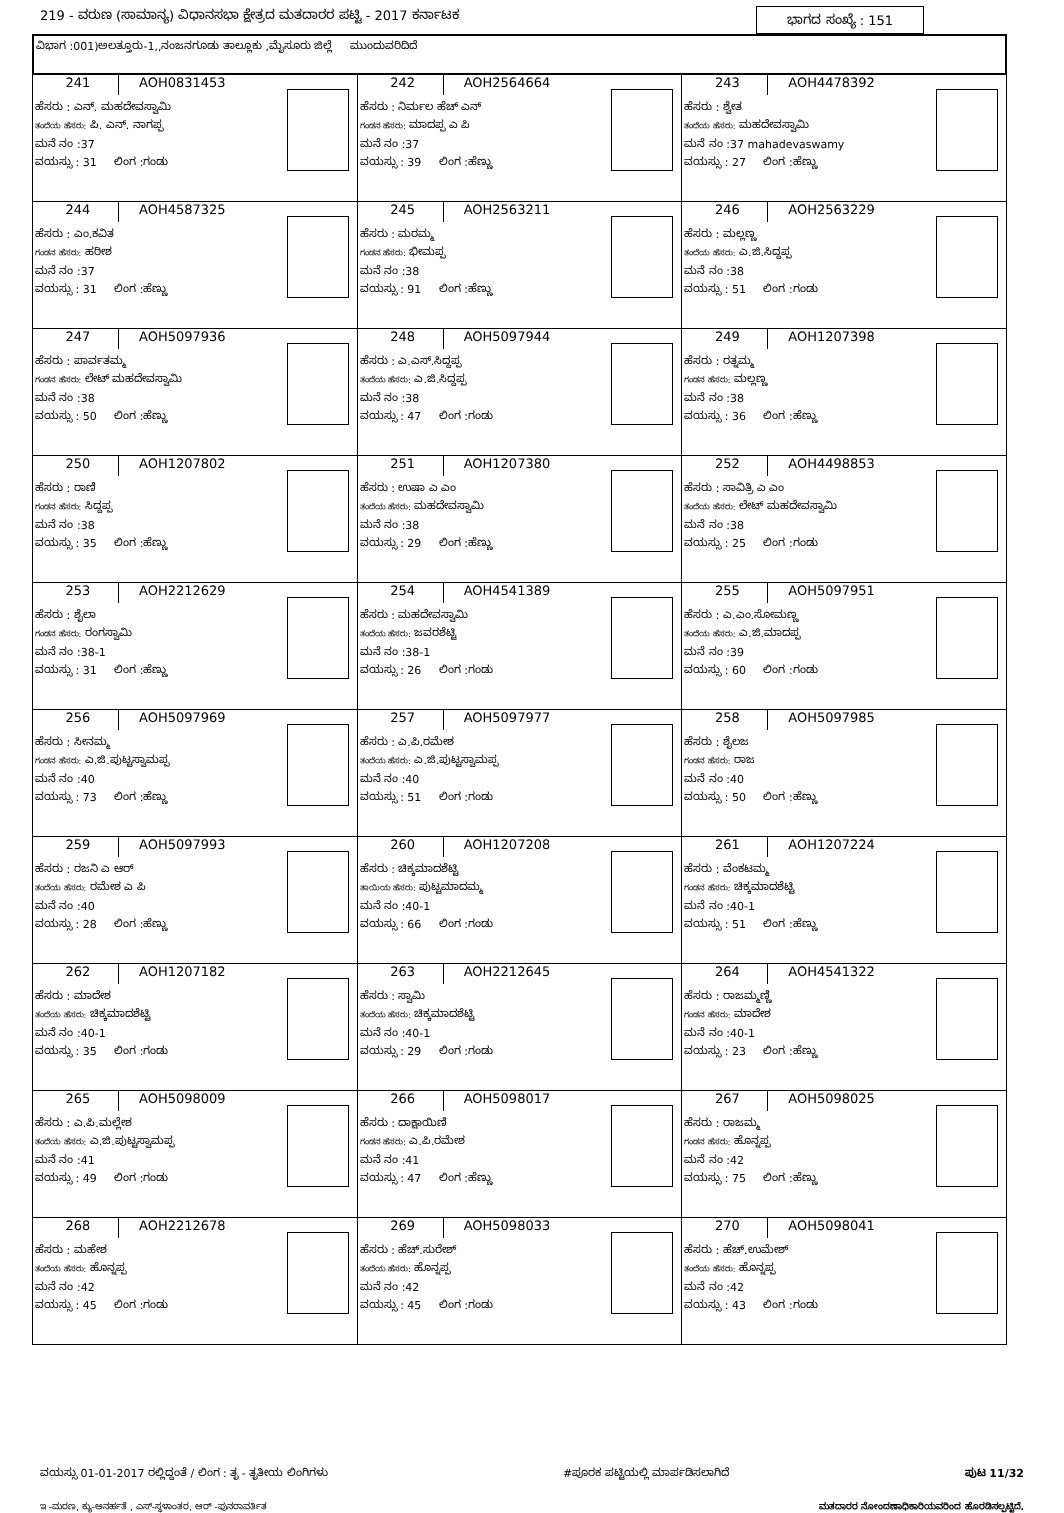219 - ವರುಣ (ಸಾಮಾನ್ಯ) ವಿಧಾನಸಭಾ ಕ್ಷೇತ್ರದ ಮತದಾರರ ಪಟ್ಟಿ - 2017 ಕರ್ನಾಟಕ ಭಾಗದ ಸಂಖ್ಯೆ : 151
ವಿಭಾಗ :001)ಅಲತ್ತೂರು-1,,ನಂಜನಗೂಡು ತಾಲ್ಲೂಕು ,ಮೈಸೂರು ಜಿಲ್ಲೆ ಮುಂದುವರಿದಿದೆ
| 241 AOH0831453 ಹೆಸರು : ಎನ್. ಮಹದೇವಸ್ವಾಮಿ ತಂದೆಯ ಹೆಸರು: ಪಿ. ಎನ್. ನಾಗಪ್ಪ ಮನೆ ನಂ :37 ವಯಸ್ಸು : 31 ಲಿಂಗ :ಗಂಡು | 242 AOH2564664 ಹೆಸರು : ನಿರ್ಮಲ ಹೆಚ್ ಎನ್ ಗಂಡನ ಹೆಸರು: ಮಾದಪ್ಪ ಎ ಪಿ ಮನೆ ನಂ :37 ವಯಸ್ಸು : 39 ಲಿಂಗ :ಹೆಣ್ಣು | 243 AOH4478392 ಹೆಸರು : ಶ್ವೇತ ತಂದೆಯ ಹೆಸರು: ಮಹದೇವಸ್ವಾಮಿ ಮನೆ ನಂ :37 mahadevaswamy ವಯಸ್ಸು : 27 ಲಿಂಗ :ಹೆಣ್ಣು |
| 244 AOH4587325 ಹೆಸರು : ಎಂ.ಕವಿತ ಗಂಡನ ಹೆಸರು: ಹರೀಶ ಮನೆ ನಂ :37 ವಯಸ್ಸು : 31 ಲಿಂಗ :ಹೆಣ್ಣು | 245 AOH2563211 ಹೆಸರು : ಮರಮ್ಮ ಗಂಡನ ಹೆಸರು: ಭೀಮಪ್ಪ ಮನೆ ನಂ :38 ವಯಸ್ಸು : 91 ಲಿಂಗ :ಹೆಣ್ಣು | 246 AOH2563229 ಹೆಸರು : ಮಲ್ಲಣ್ಣ ತಂದೆಯ ಹೆಸರು: ಎ.ಜಿ.ಸಿದ್ದಪ್ಪ ಮನೆ ನಂ :38 ವಯಸ್ಸು : 51 ಲಿಂಗ :ಗಂಡು |
| 247 AOH5097936 ಹೆಸರು : ಪಾರ್ವತಮ್ಮ ಗಂಡನ ಹೆಸರು: ಲೇಟ್ ಮಹದೇವಸ್ವಾಮಿ ಮನೆ ನಂ :38 ವಯಸ್ಸು : 50 ಲಿಂಗ :ಹೆಣ್ಣು | 248 AOH5097944 ಹೆಸರು : ಎ.ಎಸ್.ಸಿದ್ದಪ್ಪ ತಂದೆಯ ಹೆಸರು: ಎ.ಜಿ.ಸಿದ್ದಪ್ಪ ಮನೆ ನಂ :38 ವಯಸ್ಸು : 47 ಲಿಂಗ :ಗಂಡು | 249 AOH1207398 ಹೆಸರು : ರತ್ನಮ್ಮ ಗಂಡನ ಹೆಸರು: ಮಲ್ಲಣ್ಣ ಮನೆ ನಂ :38 ವಯಸ್ಸು : 36 ಲಿಂಗ :ಹೆಣ್ಣು |
| 250 AOH1207802 ಹೆಸರು : ರಾಣಿ ಗಂಡನ ಹೆಸರು: ಸಿದ್ದಪ್ಪ ಮನೆ ನಂ :38 ವಯಸ್ಸು : 35 ಲಿಂಗ :ಹೆಣ್ಣು | 251 AOH1207380 ಹೆಸರು : ಉಷಾ ಎ ಎಂ ತಂದೆಯ ಹೆಸರು: ಮಹದೇವಸ್ವಾಮಿ ಮನೆ ನಂ :38 ವಯಸ್ಸು : 29 ಲಿಂಗ :ಹೆಣ್ಣು | 252 AOH4498853 ಹೆಸರು : ಸಾವಿತ್ರಿ ಎ ಎಂ ತಂದೆಯ ಹೆಸರು: ಲೇಟ್ ಮಹದೇವಸ್ವಾಮಿ ಮನೆ ನಂ :38 ವಯಸ್ಸು : 25 ಲಿಂಗ :ಗಂಡು |
| 253 AOH2212629 ಹೆಸರು : ಶೈಲಾ ಗಂಡನ ಹೆಸರು: ರಂಗಸ್ವಾಮಿ ಮನೆ ನಂ :38-1 ವಯಸ್ಸು : 31 ಲಿಂಗ :ಹೆಣ್ಣು | 254 AOH4541389 ಹೆಸರು : ಮಹದೇವಸ್ವಾಮಿ ತಂದೆಯ ಹೆಸರು: ಜವರಶೆಟ್ಟಿ ಮನೆ ನಂ :38-1 ವಯಸ್ಸು : 26 ಲಿಂಗ :ಗಂಡು | 255 AOH5097951 ಹೆಸರು : ಎ.ಎಂ.ಸೋಮಣ್ಣ ತಂದೆಯ ಹೆಸರು: ಎ.ಜಿ.ಮಾದಪ್ಪ ಮನೆ ನಂ :39 ವಯಸ್ಸು : 60 ಲಿಂಗ :ಗಂಡು |
| 256 AOH5097969 ಹೆಸರು : ಸೀನಮ್ಮ ಗಂಡನ ಹೆಸರು: ಎ.ಜಿ.ಪುಟ್ಟಸ್ವಾಮಪ್ಪ ಮನೆ ನಂ :40 ವಯಸ್ಸು : 73 ಲಿಂಗ :ಹೆಣ್ಣು | 257 AOH5097977 ಹೆಸರು : ಎ.ಪಿ.ರಮೇಶ ತಂದೆಯ ಹೆಸರು: ಎ.ಜಿ.ಪುಟ್ಟಸ್ವಾಮಪ್ಪ ಮನೆ ನಂ :40 ವಯಸ್ಸು : 51 ಲಿಂಗ :ಗಂಡು | 258 AOH5097985 ಹೆಸರು : ಶೈಲಜ ಗಂಡನ ಹೆಸರು: ರಾಜ ಮನೆ ನಂ :40 ವಯಸ್ಸು : 50 ಲಿಂಗ :ಹೆಣ್ಣು |
| 259 AOH5097993 ಹೆಸರು : ರಜನಿ ಎ ಆರ್ ತಂದೆಯ ಹೆಸರು: ರಮೇಶ ಎ ಪಿ ಮನೆ ನಂ :40 ವಯಸ್ಸು : 28 ಲಿಂಗ :ಹೆಣ್ಣು | 260 AOH1207208 ಹೆಸರು : ಚಿಕ್ಕಮಾದಶೆಟ್ಟಿ ತಾಯಿಯ ಹೆಸರು: ಪುಟ್ಟಮಾದಮ್ಮ ಮನೆ ನಂ :40-1 ವಯಸ್ಸು : 66 ಲಿಂಗ :ಗಂಡು | 261 AOH1207224 ಹೆಸರು : ವೆಂಕಟಮ್ಮ ಗಂಡನ ಹೆಸರು: ಚಿಕ್ಕಮಾದಶೆಟ್ಟಿ ಮನೆ ನಂ :40-1 ವಯಸ್ಸು : 51 ಲಿಂಗ :ಹೆಣ್ಣು |
| 262 AOH1207182 ಹೆಸರು : ಮಾದೇಶ ತಂದೆಯ ಹೆಸರು: ಚಿಕ್ಕಮಾದಶೆಟ್ಟಿ ಮನೆ ನಂ :40-1 ವಯಸ್ಸು : 35 ಲಿಂಗ :ಗಂಡು | 263 AOH2212645 ಹೆಸರು : ಸ್ವಾಮಿ ತಂದೆಯ ಹೆಸರು: ಚಿಕ್ಕಮಾದಶೆಟ್ಟಿ ಮನೆ ನಂ :40-1 ವಯಸ್ಸು : 29 ಲಿಂಗ :ಗಂಡು | 264 AOH4541322 ಹೆಸರು : ರಾಜಮ್ಮಣ್ಣಿ ಗಂಡನ ಹೆಸರು: ಮಾದೇಶ ಮನೆ ನಂ :40-1 ವಯಸ್ಸು : 23 ಲಿಂಗ :ಹೆಣ್ಣು |
| 265 AOH5098009 ಹೆಸರು : ಎ.ಪಿ.ಮಲ್ಲೇಶ ತಂದೆಯ ಹೆಸರು: ಎ.ಜಿ.ಪುಟ್ಟಸ್ವಾಮಪ್ಪ ಮನೆ ನಂ :41 ವಯಸ್ಸು : 49 ಲಿಂಗ :ಗಂಡು | 266 AOH5098017 ಹೆಸರು : ದಾಕ್ಷಾಯಿಣಿ ಗಂಡನ ಹೆಸರು: ಎ.ಪಿ.ರಮೇಶ ಮನೆ ನಂ :41 ವಯಸ್ಸು : 47 ಲಿಂಗ :ಹೆಣ್ಣು | 267 AOH5098025 ಹೆಸರು : ರಾಜಮ್ಮ ಗಂಡನ ಹೆಸರು: ಹೊನ್ನಪ್ಪ ಮನೆ ನಂ :42 ವಯಸ್ಸು : 75 ಲಿಂಗ :ಹೆಣ್ಣು |
| 268 AOH2212678 ಹೆಸರು : ಮಹೇಶ ತಂದೆಯ ಹೆಸರು: ಹೊನ್ನಪ್ಪ ಮನೆ ನಂ :42 ವಯಸ್ಸು : 45 ಲಿಂಗ :ಗಂಡು | 269 AOH5098033 ಹೆಸರು : ಹೆಚ್.ಸುರೇಶ್ ತಂದೆಯ ಹೆಸರು: ಹೊನ್ನಪ್ಪ ಮನೆ ನಂ :42 ವಯಸ್ಸು : 45 ಲಿಂಗ :ಗಂಡು | 270 AOH5098041 ಹೆಸರು : ಹೆಚ್.ಉಮೇಶ್ ತಂದೆಯ ಹೆಸರು: ಹೊನ್ನಪ್ಪ ಮನೆ ನಂ :42 ವಯಸ್ಸು : 43 ಲಿಂಗ :ಗಂಡು |
ವಯಸ್ಸು 01-01-2017 ರಲ್ಲಿದ್ದಂತೆ / ಲಿಂಗ : ತೃ - ತೃತೀಯ ಲಿಂಗಿಗಳು #ಪೂರಕ ಪಟ್ಟಿಯಲ್ಲಿ ಮಾರ್ಪಡಿಸಲಾಗಿದೆ ಪುಟ 11/32
ಇ -ಮರಣ, ಕ್ಯು-ಅನರ್ಹತೆ , ಎಸ್-ಸ್ಥಳಾಂತರ, ಆರ್ -ಪುನರಾವರ್ತಿತ ಮತದಾರರ ನೋಂದಣಾಧಿಕಾರಿಯವರಿಂದ ಹೊರಡಿಸಲ್ಪಟ್ಟಿದೆ.